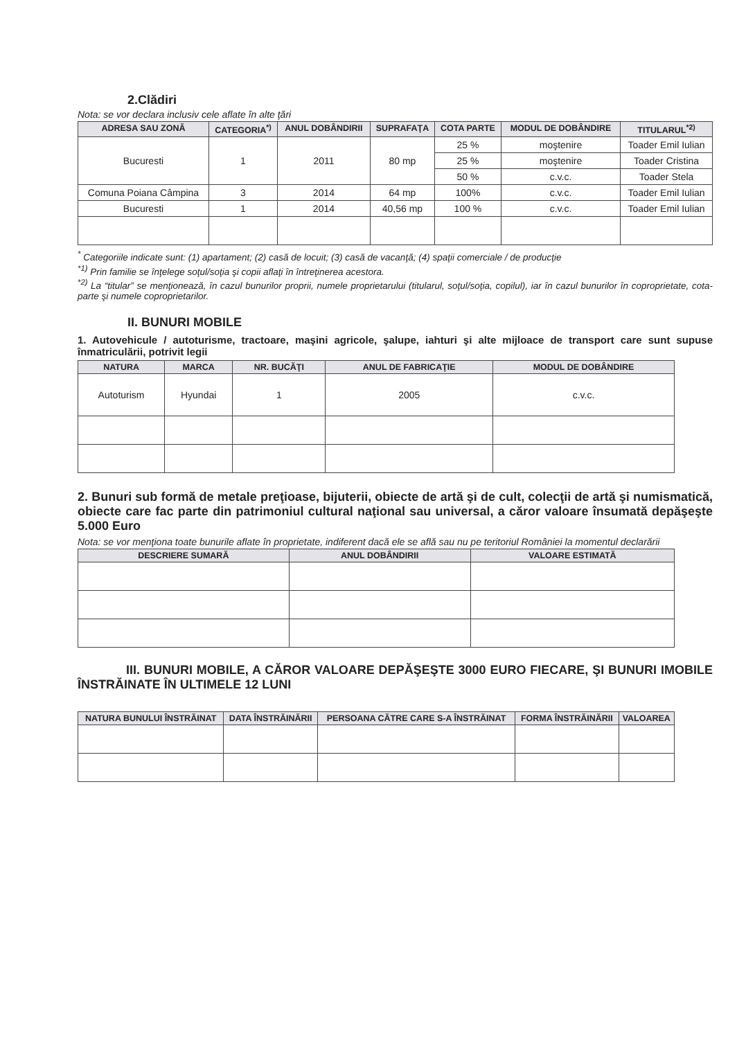2.Clădiri
Nota: se vor declara inclusiv cele aflate în alte ţări
| ADRESA SAU ZONĂ | CATEGORIA<sup>*)</sup> | ANUL DOBÂNDIRII | SUPRAFAŢA | COTA PARTE | MODUL DE DOBÂNDIRE | TITULARUL<sup>*2)</sup> |
| --- | --- | --- | --- | --- | --- | --- |
| Bucuresti | 1 | 2011 | 80 mp | 25 % | moştenire | Toader Emil Iulian |
| | | | | 25 % | moştenire | Toader Cristina |
| | | | | 50 % | c.v.c. | Toader Stela |
| Comuna Poiana Câmpina | 3 | 2014 | 64 mp | 100% | c.v.c. | Toader Emil Iulian |
| Bucuresti | 1 | 2014 | 40,56 mp | 100 % | c.v.c. | Toader Emil Iulian |
<sup>*</sup> Categoriile indicate sunt: (1) apartament; (2) casă de locuit; (3) casă de vacanţă; (4) spaţii comerciale / de producţie
<sup>*1)</sup> Prin familie se înţelege soţul/soţia şi copii aflaţi în întreţinerea acestora.
<sup>*2)</sup> La “titular” se menţionează, în cazul bunurilor proprii, numele proprietarului (titularul, soţul/soţia, copilul), iar în cazul bunurilor în coproprietate, cota-parte şi numele coproprietarilor.
II. BUNURI MOBILE
1. Autovehicule / autoturisme, tractoare, maşini agricole, şalupe, iahturi şi alte mijloace de transport care sunt supuse înmatriculării, potrivit legii
| NATURA | MARCA | NR. BUCĂŢI | ANUL DE FABRICAŢIE | MODUL DE DOBÂNDIRE |
| --- | --- | --- | --- | --- |
| Autoturism | Hyundai | 1 | 2005 | c.v.c. |
2. Bunuri sub formă de metale preţioase, bijuterii, obiecte de artă şi de cult, colecţii de artă şi numismatică, obiecte care fac parte din patrimoniul cultural naţional sau universal, a căror valoare însumată depăşeşte 5.000 Euro
Nota: se vor menţiona toate bunurile aflate în proprietate, indiferent dacă ele se află sau nu pe teritoriul României la momentul declarării
| DESCRIERE SUMARĂ | ANUL DOBÂNDIRII | VALOARE ESTIMATĂ |
| --- | --- | --- |
III. BUNURI MOBILE, A CĂROR VALOARE DEPĂŞEŞTE 3000 EURO FIECARE, ŞI BUNURI IMOBILE ÎNSTRĂINATE ÎN ULTIMELE 12 LUNI
| NATURA BUNULUI ÎNSTRĂINAT | DATA ÎNSTRĂINĂRII | PERSOANA CĂTRE CARE S-A ÎNSTRĂINAT | FORMA ÎNSTRĂINĂRII | VALOAREA |
| --- | --- | --- | --- | --- |